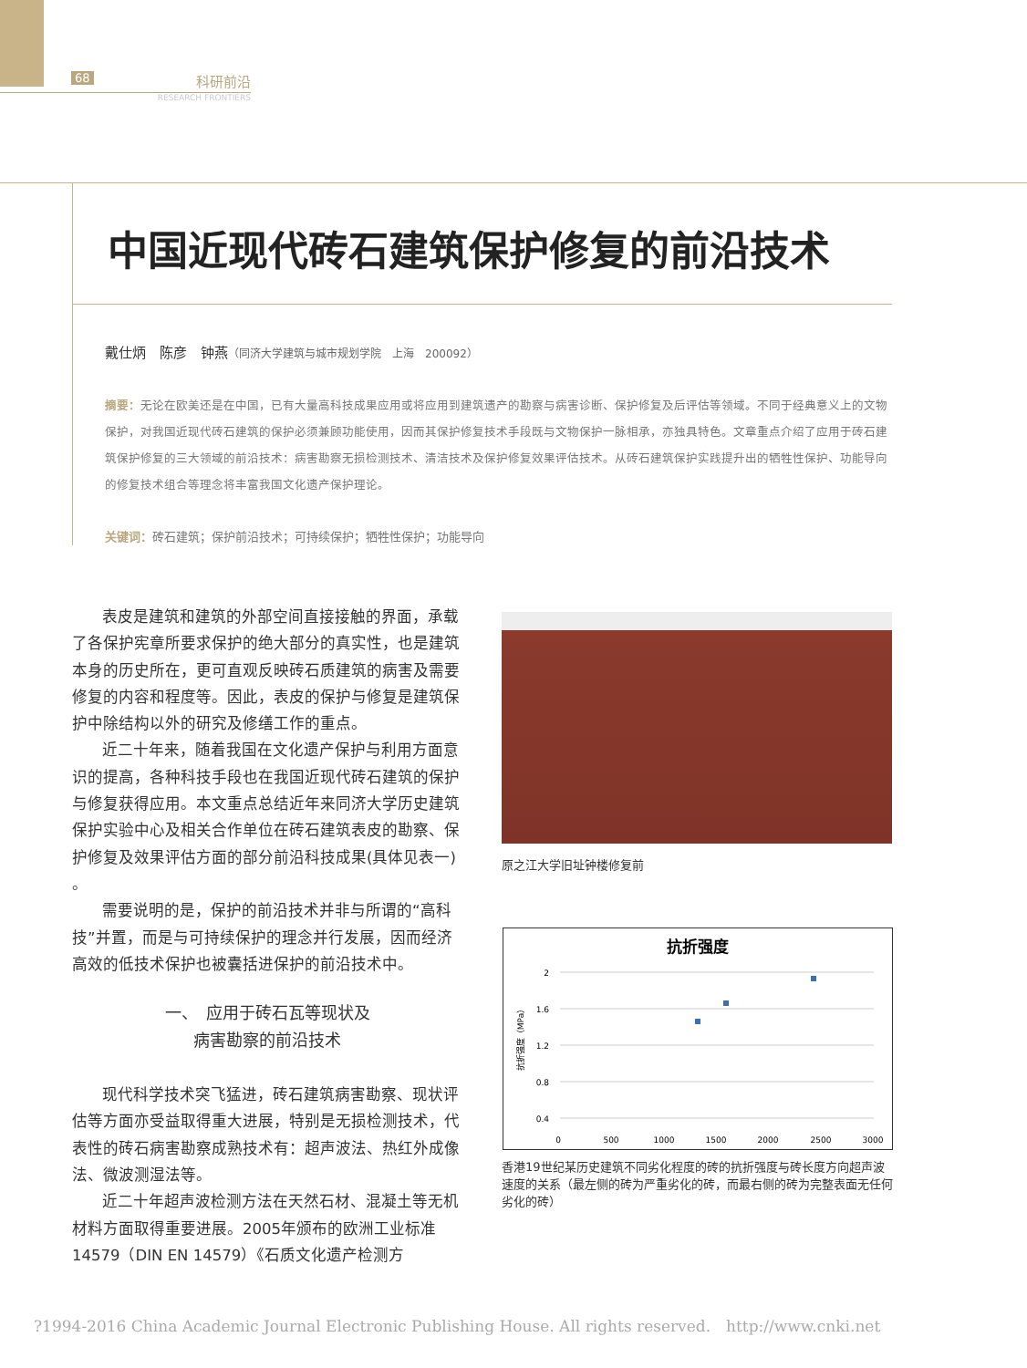68
科研前沿
RESEARCH FRONTIERS
中国近现代砖石建筑保护修复的前沿技术
戴仕炳　陈彦　钟燕（同济大学建筑与城市规划学院　上海　200092）
摘要：无论在欧美还是在中国，已有大量高科技成果应用或将应用到建筑遗产的勘察与病害诊断、保护修复及后评估等领域。不同于经典意义上的文物保护，对我国近现代砖石建筑的保护必须兼顾功能使用，因而其保护修复技术手段既与文物保护一脉相承，亦独具特色。文章重点介绍了应用于砖石建筑保护修复的三大领域的前沿技术：病害勘察无损检测技术、清洁技术及保护修复效果评估技术。从砖石建筑保护实践提升出的牺牲性保护、功能导向的修复技术组合等理念将丰富我国文化遗产保护理论。
关键词：砖石建筑；保护前沿技术；可持续保护；牺牲性保护；功能导向
表皮是建筑和建筑的外部空间直接接触的界面，承载了各保护宪章所要求保护的绝大部分的真实性，也是建筑本身的历史所在，更可直观反映砖石质建筑的病害及需要修复的内容和程度等。因此，表皮的保护与修复是建筑保护中除结构以外的研究及修缮工作的重点。
近二十年来，随着我国在文化遗产保护与利用方面意识的提高，各种科技手段也在我国近现代砖石建筑的保护与修复获得应用。本文重点总结近年来同济大学历史建筑保护实验中心及相关合作单位在砖石建筑表皮的勘察、保护修复及效果评估方面的部分前沿科技成果(具体见表一) 。
需要说明的是，保护的前沿技术并非与所谓的“高科技”并置，而是与可持续保护的理念并行发展，因而经济高效的低技术保护也被囊括进保护的前沿技术中。
一、　应用于砖石瓦等现状及
病害勘察的前沿技术
现代科学技术突飞猛进，砖石建筑病害勘察、现状评估等方面亦受益取得重大进展，特别是无损检测技术，代表性的砖石病害勘察成熟技术有：超声波法、热红外成像法、微波测湿法等。
近二十年超声波检测方法在天然石材、混凝土等无机材料方面取得重要进展。2005年颁布的欧洲工业标准14579（DIN EN 14579）《石质文化遗产检测方
原之江大学旧址钟楼修复前
抗折强度
2
1.6
1.2
0.8
0.4
0
500
1000
1500
2000
2500
3000
抗折强度（MPa）
香港19世纪某历史建筑不同劣化程度的砖的抗折强度与砖长度方向超声波速度的关系（最左侧的砖为严重劣化的砖，而最右侧的砖为完整表面无任何劣化的砖）
?1994-2016 China Academic Journal Electronic Publishing House. All rights reserved.　http://www.cnki.net